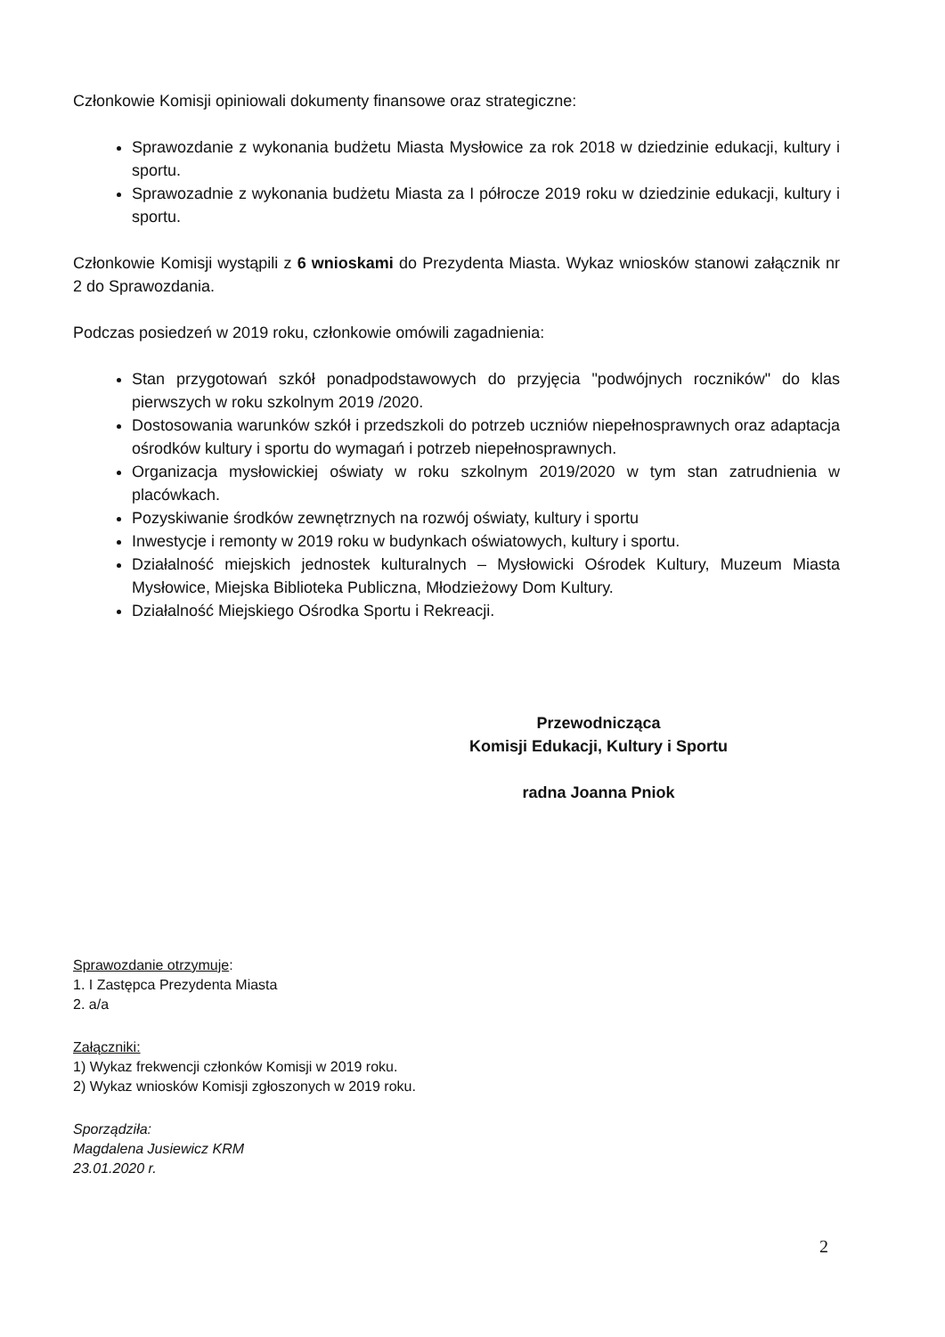Członkowie Komisji opiniowali dokumenty finansowe oraz strategiczne:
Sprawozdanie z wykonania budżetu Miasta Mysłowice za rok 2018 w dziedzinie edukacji, kultury i sportu.
Sprawozadnie z wykonania budżetu Miasta za I półrocze 2019 roku w dziedzinie edukacji, kultury i sportu.
Członkowie Komisji wystąpili z 6 wnioskami do Prezydenta Miasta. Wykaz wniosków stanowi załącznik nr 2 do Sprawozdania.
Podczas posiedzeń w 2019 roku, członkowie omówili zagadnienia:
Stan przygotowań szkół ponadpodstawowych do przyjęcia "podwójnych roczników" do klas pierwszych w roku szkolnym 2019 /2020.
Dostosowania warunków szkół i przedszkoli do potrzeb uczniów niepełnosprawnych oraz adaptacja ośrodków kultury i sportu do wymagań i potrzeb niepełnosprawnych.
Organizacja mysłowickiej oświaty w roku szkolnym 2019/2020 w tym stan zatrudnienia w placówkach.
Pozyskiwanie środków zewnętrznych na rozwój oświaty, kultury i sportu
Inwestycje i remonty w 2019 roku w budynkach oświatowych, kultury i sportu.
Działalność miejskich jednostek kulturalnych – Mysłowicki Ośrodek Kultury, Muzeum Miasta Mysłowice, Miejska Biblioteka Publiczna, Młodzieżowy Dom Kultury.
Działalność Miejskiego Ośrodka Sportu i Rekreacji.
Przewodnicząca
Komisji Edukacji, Kultury i Sportu
radna Joanna Pniok
Sprawozdanie otrzymuje:
1. I Zastępca Prezydenta Miasta
2. a/a
Załączniki:
1) Wykaz frekwencji członków Komisji w 2019 roku.
2) Wykaz wniosków Komisji zgłoszonych w 2019 roku.
Sporządziła:
Magdalena Jusiewicz KRM
23.01.2020 r.
2